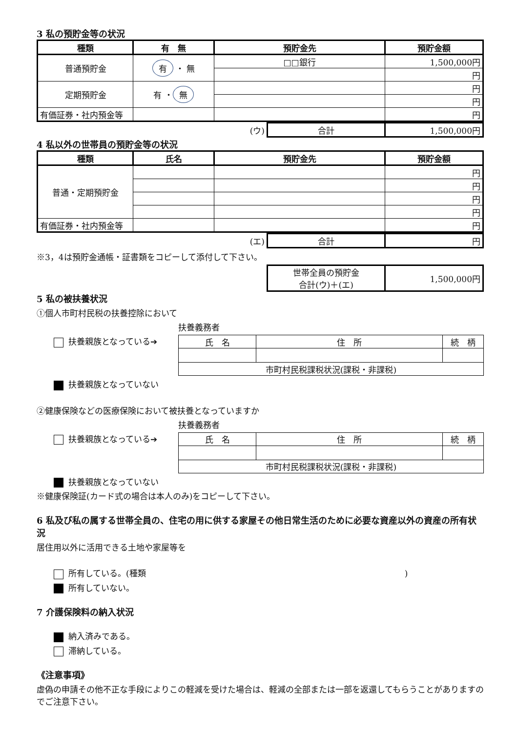3 私の預貯金等の状況
| 種類 | 有 無 | 預貯金先 | 預貯金額 |
| --- | --- | --- | --- |
| 普通預貯金 | 有 ・ 無 | □□銀行 | 1,500,000円 |
| | | | 円 |
| 定期預貯金 | 有 ・ 無 | | 円 |
| | | | 円 |
| 有価証券・社内預金等 | | | 円 |
| (ウ) | 合計 | 1,500,000円 |
4 私以外の世帯員の預貯金等の状況
| 種類 | 氏名 | 預貯金先 | 預貯金額 |
| --- | --- | --- | --- |
| 普通・定期預貯金 | | | 円 |
| | | | 円 |
| | | | 円 |
| | | | 円 |
| 有価証券・社内預金等 | | | 円 |
| (エ) | 合計 | 円 |
※3，4は預貯金通帳・証書類をコピーして添付して下さい。
| | 世帯全員の預貯金 合計(ウ)＋(エ) | 1,500,000円 |
5 私の被扶養状況
①個人市町村民税の扶養控除において
扶養義務者
扶養親族となっている➔
| 氏 名 | 住 所 | 続 柄 |
| 市町村民税課税状況(課税・非課税) | | |
扶養親族となっていない
②健康保険などの医療保険において被扶養となっていますか
扶養義務者
扶養親族となっている➔
| 氏 名 | 住 所 | 続 柄 |
| 市町村民税課税状況(課税・非課税) | | |
扶養親族となっていない
※健康保険証(カード式の場合は本人のみ)をコピーして下さい。
6 私及び私の属する世帯全員の、住宅の用に供する家屋その他日常生活のために必要な資産以外の資産の所有状況
居住用以外に活用できる土地や家屋等を
所有している。(種類)
所有していない。
7 介護保険料の納入状況
納入済みである。
滞納している。
《注意事項》
虚偽の申請その他不正な手段によりこの軽減を受けた場合は、軽減の全部または一部を返還してもらうことがありますのでご注意下さい。